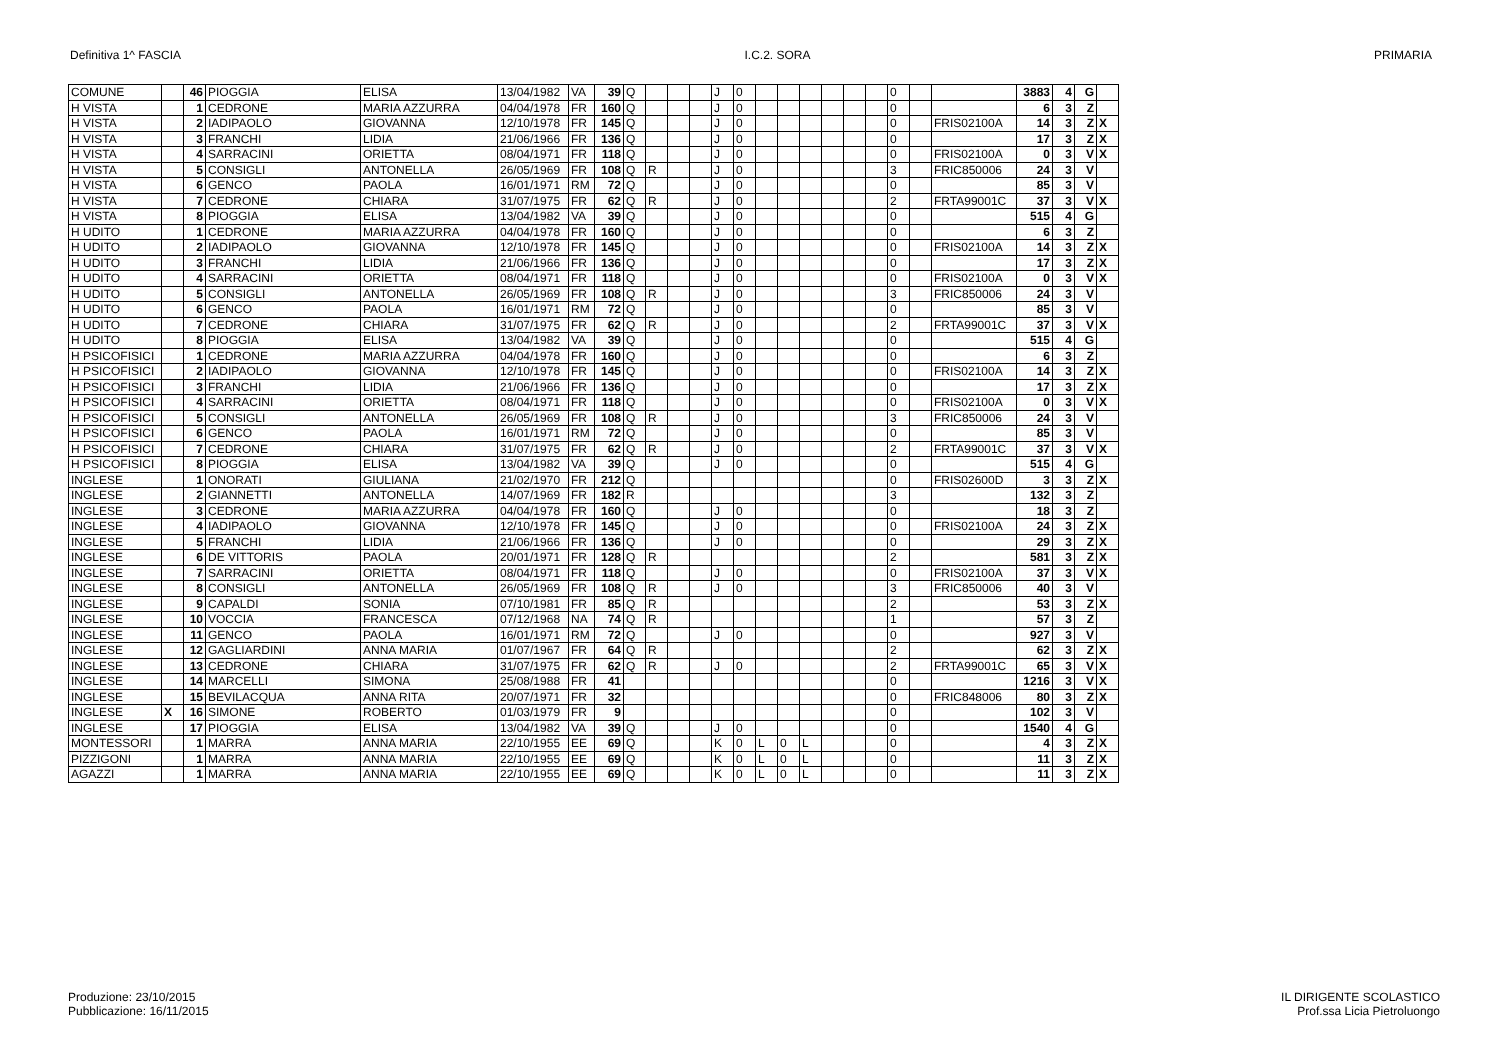Definitiva 1^ FASCIA I.C.2. SORA PRIMARIA
| COMUNE | | 46 | PIOGGIA | ELISA | 13/04/1982 | VA | 39 | Q | | | | J | 0 | | | | | | | 0 | | | 3883 | 4 | G | |
| H VISTA | | 1 | CEDRONE | MARIA AZZURRA | 04/04/1978 | FR | 160 | Q | | | | J | 0 | | | | | | | 0 | | | 6 | 3 | Z | |
| H VISTA | | 2 | IADIPAOLO | GIOVANNA | 12/10/1978 | FR | 145 | Q | | | | J | 0 | | | | | | | 0 | | FRIS02100A | 14 | 3 | Z | X |
| H VISTA | | 3 | FRANCHI | LIDIA | 21/06/1966 | FR | 136 | Q | | | | J | 0 | | | | | | | 0 | | | 17 | 3 | Z | X |
| H VISTA | | 4 | SARRACINI | ORIETTA | 08/04/1971 | FR | 118 | Q | | | | J | 0 | | | | | | | 0 | | FRIS02100A | 0 | 3 | V | X |
| H VISTA | | 5 | CONSIGLI | ANTONELLA | 26/05/1969 | FR | 108 | Q | R | | | J | 0 | | | | | | | 3 | | FRIC850006 | 24 | 3 | V | |
| H VISTA | | 6 | GENCO | PAOLA | 16/01/1971 | RM | 72 | Q | | | | J | 0 | | | | | | | 0 | | | 85 | 3 | V | |
| H VISTA | | 7 | CEDRONE | CHIARA | 31/07/1975 | FR | 62 | Q | R | | | J | 0 | | | | | | | 2 | | FRTA99001C | 37 | 3 | V | X |
| H VISTA | | 8 | PIOGGIA | ELISA | 13/04/1982 | VA | 39 | Q | | | | J | 0 | | | | | | | 0 | | | 515 | 4 | G | |
| H UDITO | | 1 | CEDRONE | MARIA AZZURRA | 04/04/1978 | FR | 160 | Q | | | | J | 0 | | | | | | | 0 | | | 6 | 3 | Z | |
| H UDITO | | 2 | IADIPAOLO | GIOVANNA | 12/10/1978 | FR | 145 | Q | | | | J | 0 | | | | | | | 0 | | FRIS02100A | 14 | 3 | Z | X |
| H UDITO | | 3 | FRANCHI | LIDIA | 21/06/1966 | FR | 136 | Q | | | | J | 0 | | | | | | | 0 | | | 17 | 3 | Z | X |
| H UDITO | | 4 | SARRACINI | ORIETTA | 08/04/1971 | FR | 118 | Q | | | | J | 0 | | | | | | | 0 | | FRIS02100A | 0 | 3 | V | X |
| H UDITO | | 5 | CONSIGLI | ANTONELLA | 26/05/1969 | FR | 108 | Q | R | | | J | 0 | | | | | | | 3 | | FRIC850006 | 24 | 3 | V | |
| H UDITO | | 6 | GENCO | PAOLA | 16/01/1971 | RM | 72 | Q | | | | J | 0 | | | | | | | 0 | | | 85 | 3 | V | |
| H UDITO | | 7 | CEDRONE | CHIARA | 31/07/1975 | FR | 62 | Q | R | | | J | 0 | | | | | | | 2 | | FRTA99001C | 37 | 3 | V | X |
| H UDITO | | 8 | PIOGGIA | ELISA | 13/04/1982 | VA | 39 | Q | | | | J | 0 | | | | | | | 0 | | | 515 | 4 | G | |
| H PSICOFISICI | | 1 | CEDRONE | MARIA AZZURRA | 04/04/1978 | FR | 160 | Q | | | | J | 0 | | | | | | | 0 | | | 6 | 3 | Z | |
| H PSICOFISICI | | 2 | IADIPAOLO | GIOVANNA | 12/10/1978 | FR | 145 | Q | | | | J | 0 | | | | | | | 0 | | FRIS02100A | 14 | 3 | Z | X |
| H PSICOFISICI | | 3 | FRANCHI | LIDIA | 21/06/1966 | FR | 136 | Q | | | | J | 0 | | | | | | | 0 | | | 17 | 3 | Z | X |
| H PSICOFISICI | | 4 | SARRACINI | ORIETTA | 08/04/1971 | FR | 118 | Q | | | | J | 0 | | | | | | | 0 | | FRIS02100A | 0 | 3 | V | X |
| H PSICOFISICI | | 5 | CONSIGLI | ANTONELLA | 26/05/1969 | FR | 108 | Q | R | | | J | 0 | | | | | | | 3 | | FRIC850006 | 24 | 3 | V | |
| H PSICOFISICI | | 6 | GENCO | PAOLA | 16/01/1971 | RM | 72 | Q | | | | J | 0 | | | | | | | 0 | | | 85 | 3 | V | |
| H PSICOFISICI | | 7 | CEDRONE | CHIARA | 31/07/1975 | FR | 62 | Q | R | | | J | 0 | | | | | | | 2 | | FRTA99001C | 37 | 3 | V | X |
| H PSICOFISICI | | 8 | PIOGGIA | ELISA | 13/04/1982 | VA | 39 | Q | | | | J | 0 | | | | | | | 0 | | | 515 | 4 | G | |
| INGLESE | | 1 | ONORATI | GIULIANA | 21/02/1970 | FR | 212 | Q | | | | | | | | | | | | 0 | | FRIS02600D | 3 | 3 | Z | X |
| INGLESE | | 2 | GIANNETTI | ANTONELLA | 14/07/1969 | FR | 182 | R | | | | | | | | | | | | 3 | | | 132 | 3 | Z | |
| INGLESE | | 3 | CEDRONE | MARIA AZZURRA | 04/04/1978 | FR | 160 | Q | | | | J | 0 | | | | | | | 0 | | | 18 | 3 | Z | |
| INGLESE | | 4 | IADIPAOLO | GIOVANNA | 12/10/1978 | FR | 145 | Q | | | | J | 0 | | | | | | | 0 | | FRIS02100A | 24 | 3 | Z | X |
| INGLESE | | 5 | FRANCHI | LIDIA | 21/06/1966 | FR | 136 | Q | | | | J | 0 | | | | | | | 0 | | | 29 | 3 | Z | X |
| INGLESE | | 6 | DE VITTORIS | PAOLA | 20/01/1971 | FR | 128 | Q | R | | | | | | | | | | | 2 | | | 581 | 3 | Z | X |
| INGLESE | | 7 | SARRACINI | ORIETTA | 08/04/1971 | FR | 118 | Q | | | | J | 0 | | | | | | | 0 | | FRIS02100A | 37 | 3 | V | X |
| INGLESE | | 8 | CONSIGLI | ANTONELLA | 26/05/1969 | FR | 108 | Q | R | | | J | 0 | | | | | | | 3 | | FRIC850006 | 40 | 3 | V | |
| INGLESE | | 9 | CAPALDI | SONIA | 07/10/1981 | FR | 85 | Q | R | | | | | | | | | | | 2 | | | 53 | 3 | Z | X |
| INGLESE | | 10 | VOCCIA | FRANCESCA | 07/12/1968 | NA | 74 | Q | R | | | | | | | | | | | 1 | | | 57 | 3 | Z | |
| INGLESE | | 11 | GENCO | PAOLA | 16/01/1971 | RM | 72 | Q | | | | J | 0 | | | | | | | 0 | | | 927 | 3 | V | |
| INGLESE | | 12 | GAGLIARDINI | ANNA MARIA | 01/07/1967 | FR | 64 | Q | R | | | | | | | | | | | 2 | | | 62 | 3 | Z | X |
| INGLESE | | 13 | CEDRONE | CHIARA | 31/07/1975 | FR | 62 | Q | R | | | J | 0 | | | | | | | 2 | | FRTA99001C | 65 | 3 | V | X |
| INGLESE | | 14 | MARCELLI | SIMONA | 25/08/1988 | FR | 41 | | | | | | | | | | | | | 0 | | | 1216 | 3 | V | X |
| INGLESE | | 15 | BEVILACQUA | ANNA RITA | 20/07/1971 | FR | 32 | | | | | | | | | | | | | 0 | | FRIC848006 | 80 | 3 | Z | X |
| INGLESE | X | 16 | SIMONE | ROBERTO | 01/03/1979 | FR | 9 | | | | | | | | | | | | | 0 | | | 102 | 3 | V | |
| INGLESE | | 17 | PIOGGIA | ELISA | 13/04/1982 | VA | 39 | Q | | | | J | 0 | | | | | | | 0 | | | 1540 | 4 | G | |
| MONTESSORI | | 1 | MARRA | ANNA MARIA | 22/10/1955 | EE | 69 | Q | | | | K | 0 | L | 0 | L | | | | 0 | | | 4 | 3 | Z | X |
| PIZZIGONI | | 1 | MARRA | ANNA MARIA | 22/10/1955 | EE | 69 | Q | | | | K | 0 | L | 0 | L | | | | 0 | | | 11 | 3 | Z | X |
| AGAZZI | | 1 | MARRA | ANNA MARIA | 22/10/1955 | EE | 69 | Q | | | | K | 0 | L | 0 | L | | | | 0 | | | 11 | 3 | Z | X |
Produzione: 23/10/2015
Pubblicazione: 16/11/2015
IL DIRIGENTE SCOLASTICO
Prof.ssa Licia Pietroluongo